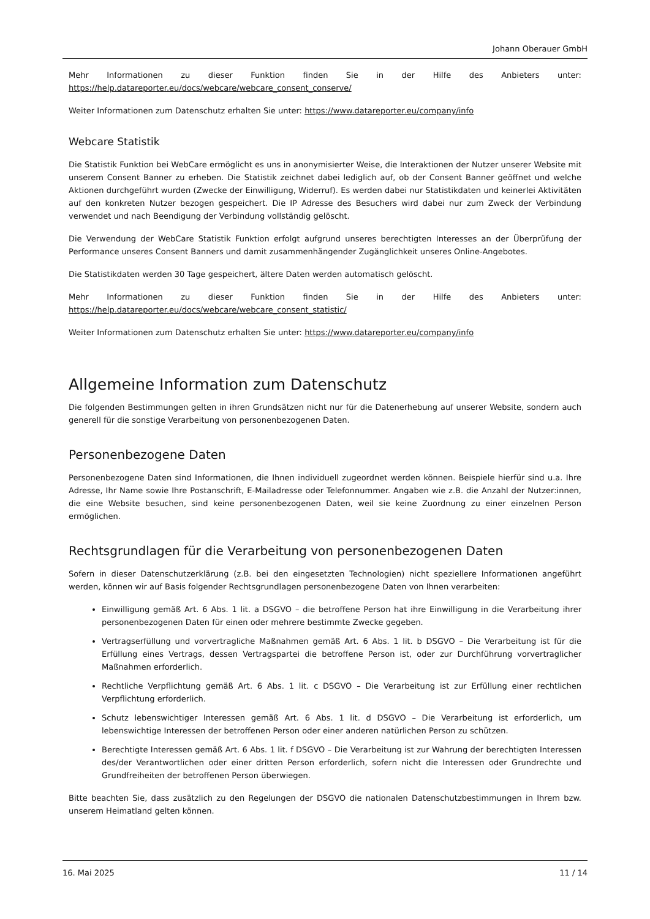Johann Oberauer GmbH
Mehr Informationen zu dieser Funktion finden Sie in der Hilfe des Anbieters unter: https://help.datareporter.eu/docs/webcare/webcare_consent_conserve/
Weiter Informationen zum Datenschutz erhalten Sie unter: https://www.datareporter.eu/company/info
Webcare Statistik
Die Statistik Funktion bei WebCare ermöglicht es uns in anonymisierter Weise, die Interaktionen der Nutzer unserer Website mit unserem Consent Banner zu erheben. Die Statistik zeichnet dabei lediglich auf, ob der Consent Banner geöffnet und welche Aktionen durchgeführt wurden (Zwecke der Einwilligung, Widerruf). Es werden dabei nur Statistikdaten und keinerlei Aktivitäten auf den konkreten Nutzer bezogen gespeichert. Die IP Adresse des Besuchers wird dabei nur zum Zweck der Verbindung verwendet und nach Beendigung der Verbindung vollständig gelöscht.
Die Verwendung der WebCare Statistik Funktion erfolgt aufgrund unseres berechtigten Interesses an der Überprüfung der Performance unseres Consent Banners und damit zusammenhängender Zugänglichkeit unseres Online-Angebotes.
Die Statistikdaten werden 30 Tage gespeichert, ältere Daten werden automatisch gelöscht.
Mehr Informationen zu dieser Funktion finden Sie in der Hilfe des Anbieters unter: https://help.datareporter.eu/docs/webcare/webcare_consent_statistic/
Weiter Informationen zum Datenschutz erhalten Sie unter: https://www.datareporter.eu/company/info
Allgemeine Information zum Datenschutz
Die folgenden Bestimmungen gelten in ihren Grundsätzen nicht nur für die Datenerhebung auf unserer Website, sondern auch generell für die sonstige Verarbeitung von personenbezogenen Daten.
Personenbezogene Daten
Personenbezogene Daten sind Informationen, die Ihnen individuell zugeordnet werden können. Beispiele hierfür sind u.a. Ihre Adresse, Ihr Name sowie Ihre Postanschrift, E-Mailadresse oder Telefonnummer. Angaben wie z.B. die Anzahl der Nutzer:innen, die eine Website besuchen, sind keine personenbezogenen Daten, weil sie keine Zuordnung zu einer einzelnen Person ermöglichen.
Rechtsgrundlagen für die Verarbeitung von personenbezogenen Daten
Sofern in dieser Datenschutzerklärung (z.B. bei den eingesetzten Technologien) nicht speziellere Informationen angeführt werden, können wir auf Basis folgender Rechtsgrundlagen personenbezogene Daten von Ihnen verarbeiten:
Einwilligung gemäß Art. 6 Abs. 1 lit. a DSGVO – die betroffene Person hat ihre Einwilligung in die Verarbeitung ihrer personenbezogenen Daten für einen oder mehrere bestimmte Zwecke gegeben.
Vertragserfüllung und vorvertragliche Maßnahmen gemäß Art. 6 Abs. 1 lit. b DSGVO – Die Verarbeitung ist für die Erfüllung eines Vertrags, dessen Vertragspartei die betroffene Person ist, oder zur Durchführung vorvertraglicher Maßnahmen erforderlich.
Rechtliche Verpflichtung gemäß Art. 6 Abs. 1 lit. c DSGVO – Die Verarbeitung ist zur Erfüllung einer rechtlichen Verpflichtung erforderlich.
Schutz lebenswichtiger Interessen gemäß Art. 6 Abs. 1 lit. d DSGVO – Die Verarbeitung ist erforderlich, um lebenswichtige Interessen der betroffenen Person oder einer anderen natürlichen Person zu schützen.
Berechtigte Interessen gemäß Art. 6 Abs. 1 lit. f DSGVO – Die Verarbeitung ist zur Wahrung der berechtigten Interessen des/der Verantwortlichen oder einer dritten Person erforderlich, sofern nicht die Interessen oder Grundrechte und Grundfreiheiten der betroffenen Person überwiegen.
Bitte beachten Sie, dass zusätzlich zu den Regelungen der DSGVO die nationalen Datenschutzbestimmungen in Ihrem bzw. unserem Heimatland gelten können.
16. Mai 2025 11 / 14